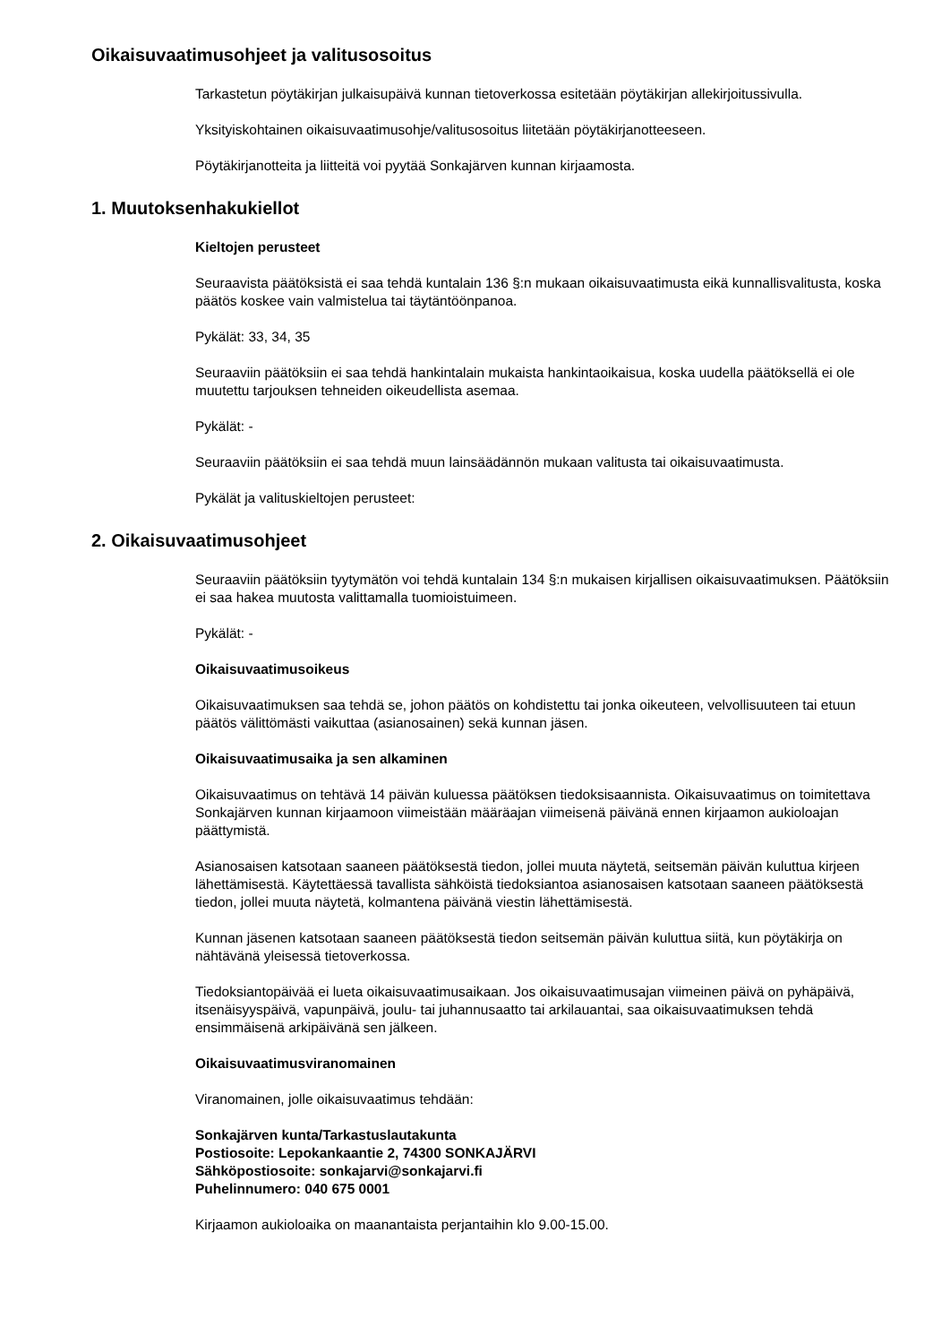Oikaisuvaatimusohjeet ja valitusosoitus
Tarkastetun pöytäkirjan julkaisupäivä kunnan tietoverkossa esitetään pöytäkirjan allekirjoitussivulla.
Yksityiskohtainen oikaisuvaatimusohje/valitusosoitus liitetään pöytäkirjanotteeseen.
Pöytäkirjanotteita ja liitteitä voi pyytää Sonkajärven kunnan kirjaamosta.
1. Muutoksenhakukiellot
Kieltojen perusteet
Seuraavista päätöksistä ei saa tehdä kuntalain 136 §:n mukaan oikaisuvaatimusta eikä kunnallisvalitusta, koska päätös koskee vain valmistelua tai täytäntöönpanoa.
Pykälät: 33, 34, 35
Seuraaviin päätöksiin ei saa tehdä hankintalain mukaista hankintaoikaisua, koska uudella päätöksellä ei ole muutettu tarjouksen tehneiden oikeudellista asemaa.
Pykälät: -
Seuraaviin päätöksiin ei saa tehdä muun lainsäädännön mukaan valitusta tai oikaisuvaatimusta.
Pykälät ja valituskieltojen perusteet:
2. Oikaisuvaatimusohjeet
Seuraaviin päätöksiin tyytymätön voi tehdä kuntalain 134 §:n mukaisen kirjallisen oikaisuvaatimuksen. Päätöksiin ei saa hakea muutosta valittamalla tuomioistuimeen.
Pykälät: -
Oikaisuvaatimusoikeus
Oikaisuvaatimuksen saa tehdä se, johon päätös on kohdistettu tai jonka oikeuteen, velvollisuuteen tai etuun päätös välittömästi vaikuttaa (asianosainen) sekä kunnan jäsen.
Oikaisuvaatimusaika ja sen alkaminen
Oikaisuvaatimus on tehtävä 14 päivän kuluessa päätöksen tiedoksisaannista. Oikaisuvaatimus on toimitettava Sonkajärven kunnan kirjaamoon viimeistään määräajan viimeisenä päivänä ennen kirjaamon aukioloajan päättymistä.
Asianosaisen katsotaan saaneen päätöksestä tiedon, jollei muuta näytetä, seitsemän päivän kuluttua kirjeen lähettämisestä. Käytettäessä tavallista sähköistä tiedoksiantoa asianosaisen katsotaan saaneen päätöksestä tiedon, jollei muuta näytetä, kolmantena päivänä viestin lähettämisestä.
Kunnan jäsenen katsotaan saaneen päätöksestä tiedon seitsemän päivän kuluttua siitä, kun pöytäkirja on nähtävänä yleisessä tietoverkossa.
Tiedoksiantopäivää ei lueta oikaisuvaatimusaikaan. Jos oikaisuvaatimusajan viimeinen päivä on pyhäpäivä, itsenäisyyspäivä, vapunpäivä, joulu- tai juhannusaatto tai arkilauantai, saa oikaisuvaatimuksen tehdä ensimmäisenä arkipäivänä sen jälkeen.
Oikaisuvaatimusviranomainen
Viranomainen, jolle oikaisuvaatimus tehdään:
Sonkajärven kunta/Tarkastuslautakunta
Postiosoite: Lepokankaantie 2, 74300 SONKAJÄRVI
Sähköpostiosoite: sonkajarvi@sonkajarvi.fi
Puhelinnumero: 040 675 0001
Kirjaamon aukioloaika on maanantaista perjantaihin klo 9.00-15.00.